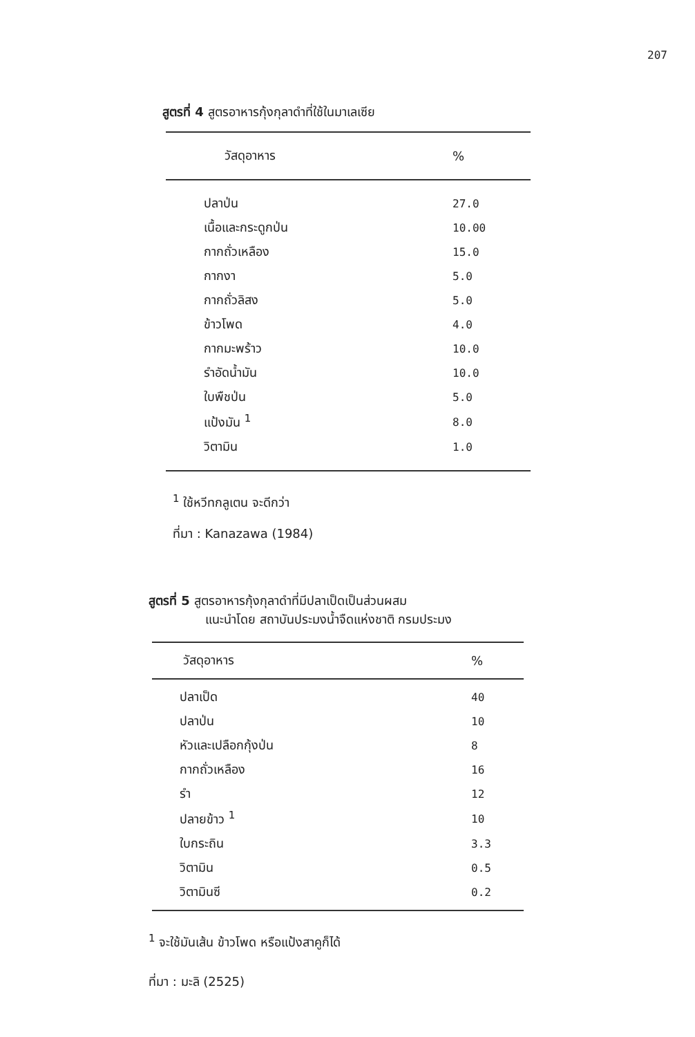207
สูตรที่ 4 สูตรอาหารกุ้งกุลาดำที่ใช้ในมาเลเซีย
| วัสดุอาหาร | % |
| --- | --- |
| ปลาป่น | 27.0 |
| เนื้อและกระดูกป่น | 10.00 |
| กากถั่วเหลือง | 15.0 |
| กากงา | 5.0 |
| กากถั่วลิสง | 5.0 |
| ข้าวโพด | 4.0 |
| กากมะพร้าว | 10.0 |
| รำอัดน้ำมัน | 10.0 |
| ใบพืชป่น | 5.0 |
| แป้งมัน <sup>1</sup> | 8.0 |
| วิตามิน | 1.0 |
<sup>1</sup> ใช้หวีทกลูเตน จะดีกว่า
ที่มา : Kanazawa (1984)
สูตรที่ 5 สูตรอาหารกุ้งกุลาดำที่มีปลาเป็ดเป็นส่วนผสม
แนะนำโดย สถาบันประมงน้ำจืดแห่งชาติ กรมประมง
| วัสดุอาหาร | % |
| --- | --- |
| ปลาเป็ด | 40 |
| ปลาป่น | 10 |
| หัวและเปลือกกุ้งป่น | 8 |
| กากถั่วเหลือง | 16 |
| รำ | 12 |
| ปลายข้าว <sup>1</sup> | 10 |
| ใบกระถิน | 3.3 |
| วิตามิน | 0.5 |
| วิตามินซี | 0.2 |
<sup>1</sup> จะใช้มันเส้น ข้าวโพด หรือแป้งสาคูก็ได้
ที่มา : มะลิ (2525)